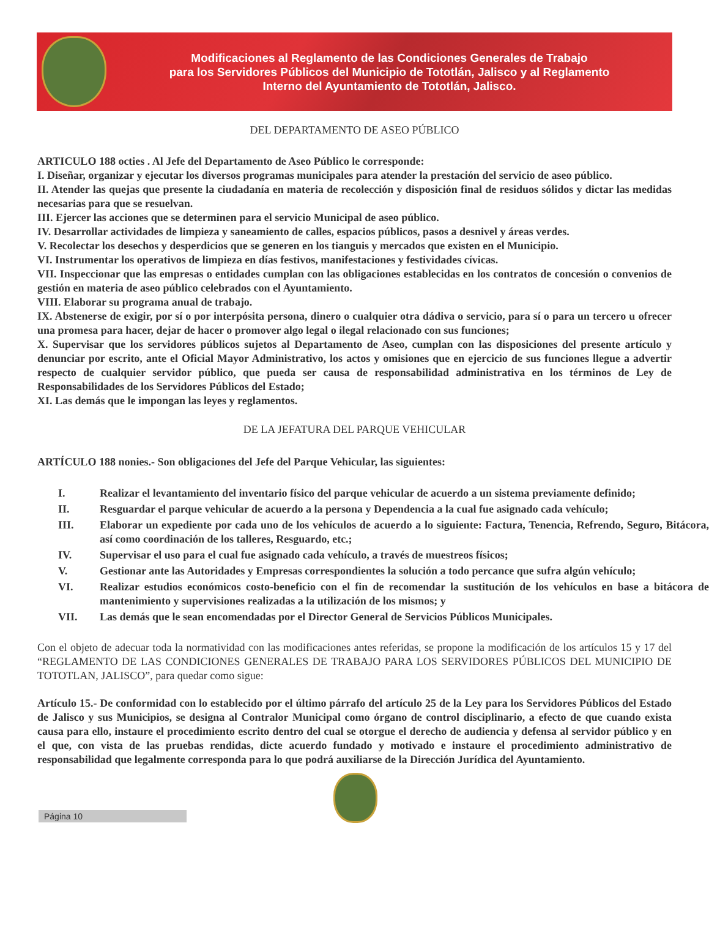Modificaciones al Reglamento de las Condiciones Generales de Trabajo
para los Servidores Públicos del Municipio de Tototlán, Jalisco y al Reglamento
Interno del Ayuntamiento de Tototlán, Jalisco.
DEL DEPARTAMENTO DE ASEO PÚBLICO
ARTICULO 188 octies . Al Jefe del Departamento de Aseo Público le corresponde:
I. Diseñar, organizar y ejecutar los diversos programas municipales para atender la prestación del servicio de aseo público.
II. Atender las quejas que presente la ciudadanía en materia de recolección y disposición final de residuos sólidos y dictar las medidas necesarias para que se resuelvan.
III. Ejercer las acciones que se determinen para el servicio Municipal de aseo público.
IV. Desarrollar actividades de limpieza y saneamiento de calles, espacios públicos, pasos a desnivel y áreas verdes.
V. Recolectar los desechos y desperdicios que se generen en los tianguis y mercados que existen en el Municipio.
VI. Instrumentar los operativos de limpieza en días festivos, manifestaciones y festividades cívicas.
VII. Inspeccionar que las empresas o entidades cumplan con las obligaciones establecidas en los contratos de concesión o convenios de gestión en materia de aseo público celebrados con el Ayuntamiento.
VIII. Elaborar su programa anual de trabajo.
IX. Abstenerse de exigir, por sí o por interpósita persona, dinero o cualquier otra dádiva o servicio, para sí o para un tercero u ofrecer una promesa para hacer, dejar de hacer o promover algo legal o ilegal relacionado con sus funciones;
X. Supervisar que los servidores públicos sujetos al Departamento de Aseo, cumplan con las disposiciones del presente artículo y denunciar por escrito, ante el Oficial Mayor Administrativo, los actos y omisiones que en ejercicio de sus funciones llegue a advertir respecto de cualquier servidor público, que pueda ser causa de responsabilidad administrativa en los términos de Ley de Responsabilidades de los Servidores Públicos del Estado;
XI. Las demás que le impongan las leyes y reglamentos.
DE LA JEFATURA DEL PARQUE VEHICULAR
ARTÍCULO 188 nonies.- Son obligaciones del Jefe del Parque Vehicular, las siguientes:
| I. | Realizar el levantamiento del inventario físico del parque vehicular de acuerdo a un sistema previamente definido; |
| II. | Resguardar el parque vehicular de acuerdo a la persona y Dependencia a la cual fue asignado cada vehículo; |
| III. | Elaborar un expediente por cada uno de los vehículos de acuerdo a lo siguiente: Factura, Tenencia, Refrendo, Seguro, Bitácora, así como coordinación de los talleres, Resguardo, etc.; |
| IV. | Supervisar el uso para el cual fue asignado cada vehículo, a través de muestreos físicos; |
| V. | Gestionar ante las Autoridades y Empresas correspondientes la solución a todo percance que sufra algún vehículo; |
| VI. | Realizar estudios económicos costo-beneficio con el fin de recomendar la sustitución de los vehículos en base a bitácora de mantenimiento y supervisiones realizadas a la utilización de los mismos; y |
| VII. | Las demás que le sean encomendadas por el Director General de Servicios Públicos Municipales. |
Con el objeto de adecuar toda la normatividad con las modificaciones antes referidas, se propone la modificación de los artículos 15 y 17 del “REGLAMENTO DE LAS CONDICIONES GENERALES DE TRABAJO PARA LOS SERVIDORES PÚBLICOS DEL MUNICIPIO DE TOTOTLAN, JALISCO”, para quedar como sigue:
Artículo 15.- De conformidad con lo establecido por el último párrafo del artículo 25 de la Ley para los Servidores Públicos del Estado de Jalisco y sus Municipios, se designa al Contralor Municipal como órgano de control disciplinario, a efecto de que cuando exista causa para ello, instaure el procedimiento escrito dentro del cual se otorgue el derecho de audiencia y defensa al servidor público y en el que, con vista de las pruebas rendidas, dicte acuerdo fundado y motivado e instaure el procedimiento administrativo de responsabilidad que legalmente corresponda para lo que podrá auxiliarse de la Dirección Jurídica del Ayuntamiento.
Página 10